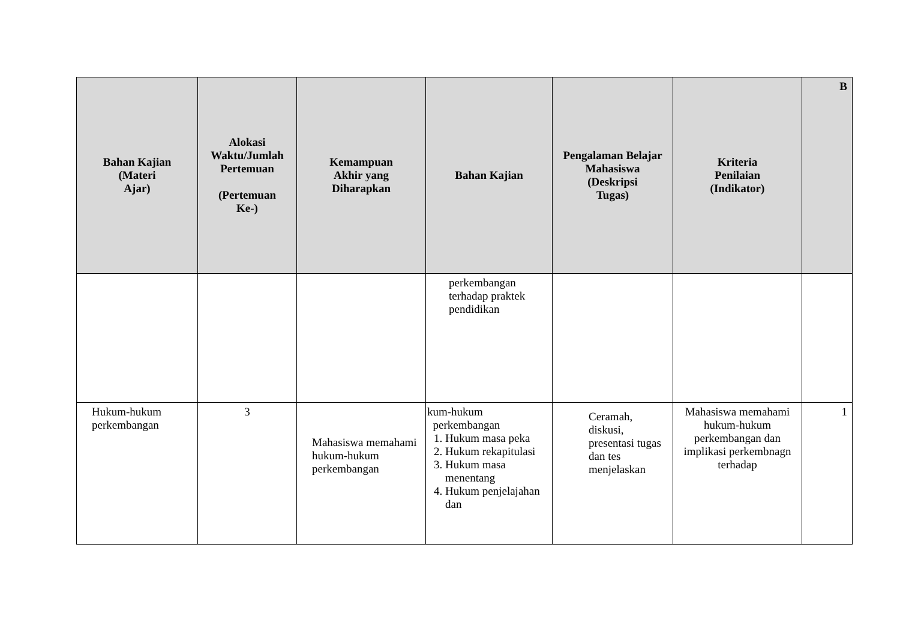| Bahan Kajian (Materi Ajar) | Alokasi Waktu/Jumlah Pertemuan (Pertemuan Ke-) | Kemampuan Akhir yang Diharapkan | Bahan Kajian | Pengalaman Belajar Mahasiswa (Deskripsi Tugas) | Kriteria Penilaian (Indikator) | B |
| --- | --- | --- | --- | --- | --- | --- |
| | | | perkembangan terhadap praktek pendidikan | | | |
| Hukum-hukum perkembangan | 3 | Mahasiswa memahami hukum-hukum perkembangan | kum-hukum perkembangan 1. Hukum masa peka 2. Hukum rekapitulasi 3. Hukum masa menentang 4. Hukum penjelajahan dan | Ceramah, diskusi, presentasi tugas dan tes menjelaskan | Mahasiswa memahami hukum-hukum perkembangan dan implikasi perkembnagn terhadap | 1 |